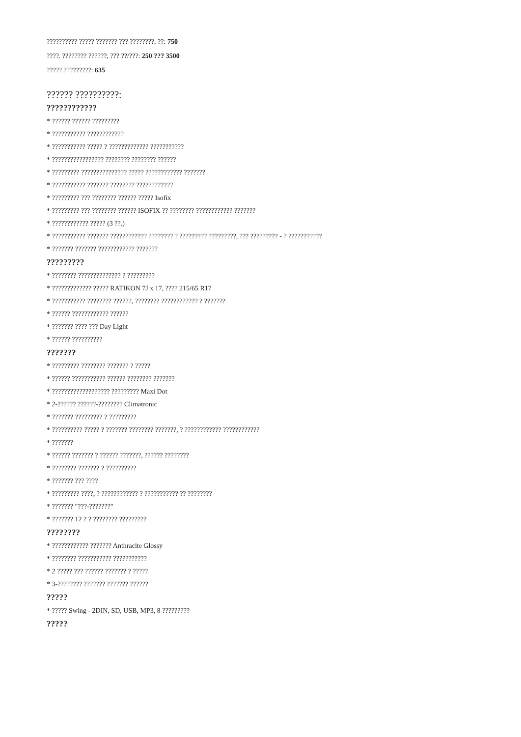?????????? ????? ??????? ??? ????????, ??: 750
????. ???????? ??????, ??? ??/???: 250 ??? 3500
????? ?????????: 635
?????? ??????????:
????????????
* ?????? ?????? ?????????
* ??????????? ????????????
* ??????????? ????? ? ????????????? ???????????
* ????????????????? ???????? ???????? ??????
* ????????? ??????????????? ????? ???????????? ???????
* ??????????? ??????? ???????? ????????????
* ????????? ??? ???????? ?????? ????? Isofix
* ????????? ??? ???????? ?????? ISOFIX ?? ???????? ???????????? ???????
* ???????????? ????? (3 ??.)
* ??????????? ??????? ???????????? ???????? ? ????????? ?????????, ??? ????????? - ? ???????????
* ??????? ??????? ???????????? ???????
?????????
* ???????? ?????????????? ? ?????????
* ????????????? ????? RATIKON 7J x 17, ???? 215/65 R17
* ??????????? ???????? ??????, ???????? ???????????? ? ???????
* ?????? ???????????? ??????
* ??????? ???? ??? Day Light
* ?????? ??????????
???????
* ????????? ???????? ??????? ? ?????
* ?????? ??????????? ?????? ???????? ???????
* ??????????????????? ????????? Maxi Dot
* 2-?????? ??????-???????? Climatronic
* ??????? ????????? ? ?????????
* ?????????? ????? ? ??????? ???????? ???????, ? ???????????? ????????????
* ???????
* ?????? ??????? ? ?????? ???????, ?????? ????????
* ???????? ??????? ? ??????????
* ??????? ??? ????
* ????????? ????, ? ???????????? ? ??????????? ?? ????????
* ??????? "???-???????"
* ??????? 12 ? ? ???????? ?????????
????????
* ???????????? ??????? Anthracite Glossy
* ???????? ??????????? ???????????
* 2 ????? ??? ?????? ??????? ? ?????
* 3-???????? ??????? ??????? ??????
?????
* ????? Swing - 2DIN, SD, USB, MP3, 8 ?????????
?????